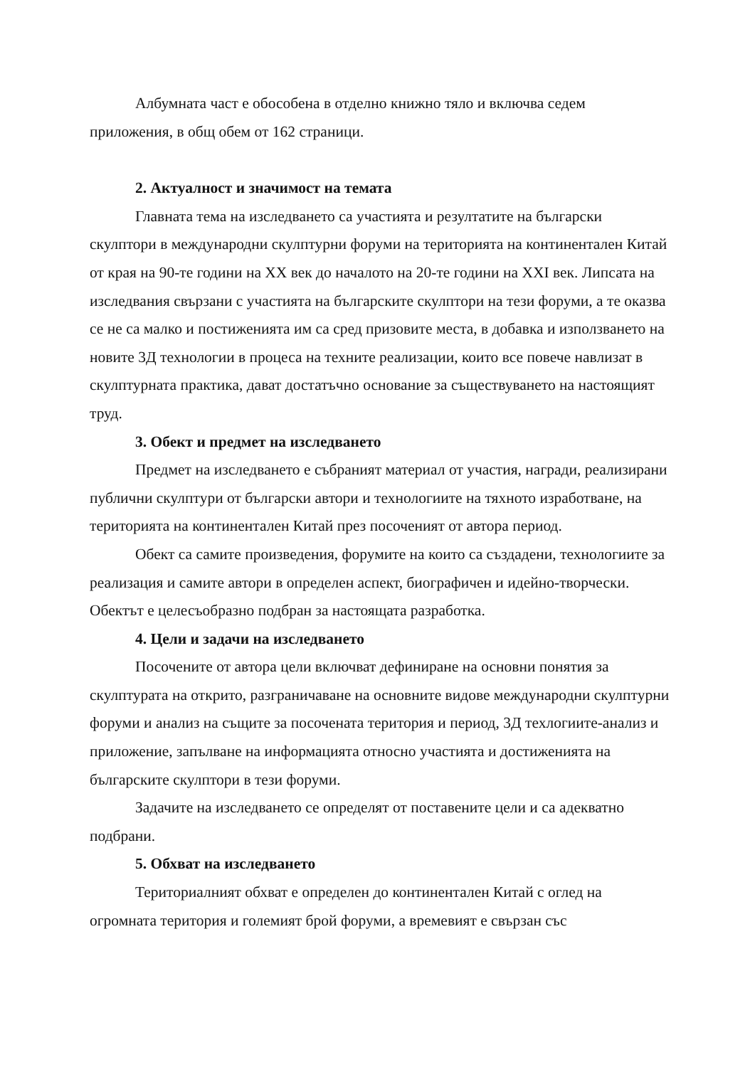Албумната част е обособена в отделно книжно тяло и включва седем приложения, в общ обем от 162 страници.
2. Актуалност и значимост на темата
Главната тема на изследването са участията и резултатите на български скулптори в международни скулптурни форуми на територията на континентален Китай от края на 90-те години на XX век до началото на 20-те години на XXI век. Липсата на изследвания свързани с участията на българските скулптори на тези форуми, а те оказва се не са малко и постиженията им са сред призовите места, в добавка и използването на новите 3Д технологии в процеса на техните реализации, които все повече навлизат в скулптурната практика, дават достатъчно основание за съществуването на настоящият труд.
3. Обект и предмет на изследването
Предмет на изследването е събраният материал от участия, награди, реализирани публични скулптури от български автори и технологиите на тяхното изработване, на територията на континентален Китай през посоченият от автора период.
Обект са самите произведения, форумите на които са създадени, технологиите за реализация и самите автори в определен аспект, биографичен и идейно-творчески. Обектът е целесъобразно подбран за настоящата разработка.
4. Цели и задачи на изследването
Посочените от автора цели включват дефиниране на основни понятия за скулптурата на открито, разграничаване на основните видове международни скулптурни форуми и анализ на същите за посочената територия и период, 3Д техлогиите-анализ и приложение, запълване на информацията относно участията и достиженията на българските скулптори в тези форуми.
Задачите на изследването се определят от поставените цели и са адекватно подбрани.
5. Обхват на изследването
Териториалният обхват е определен до континентален Китай с оглед на огромната територия и големият брой форуми, а времевият е свързан със